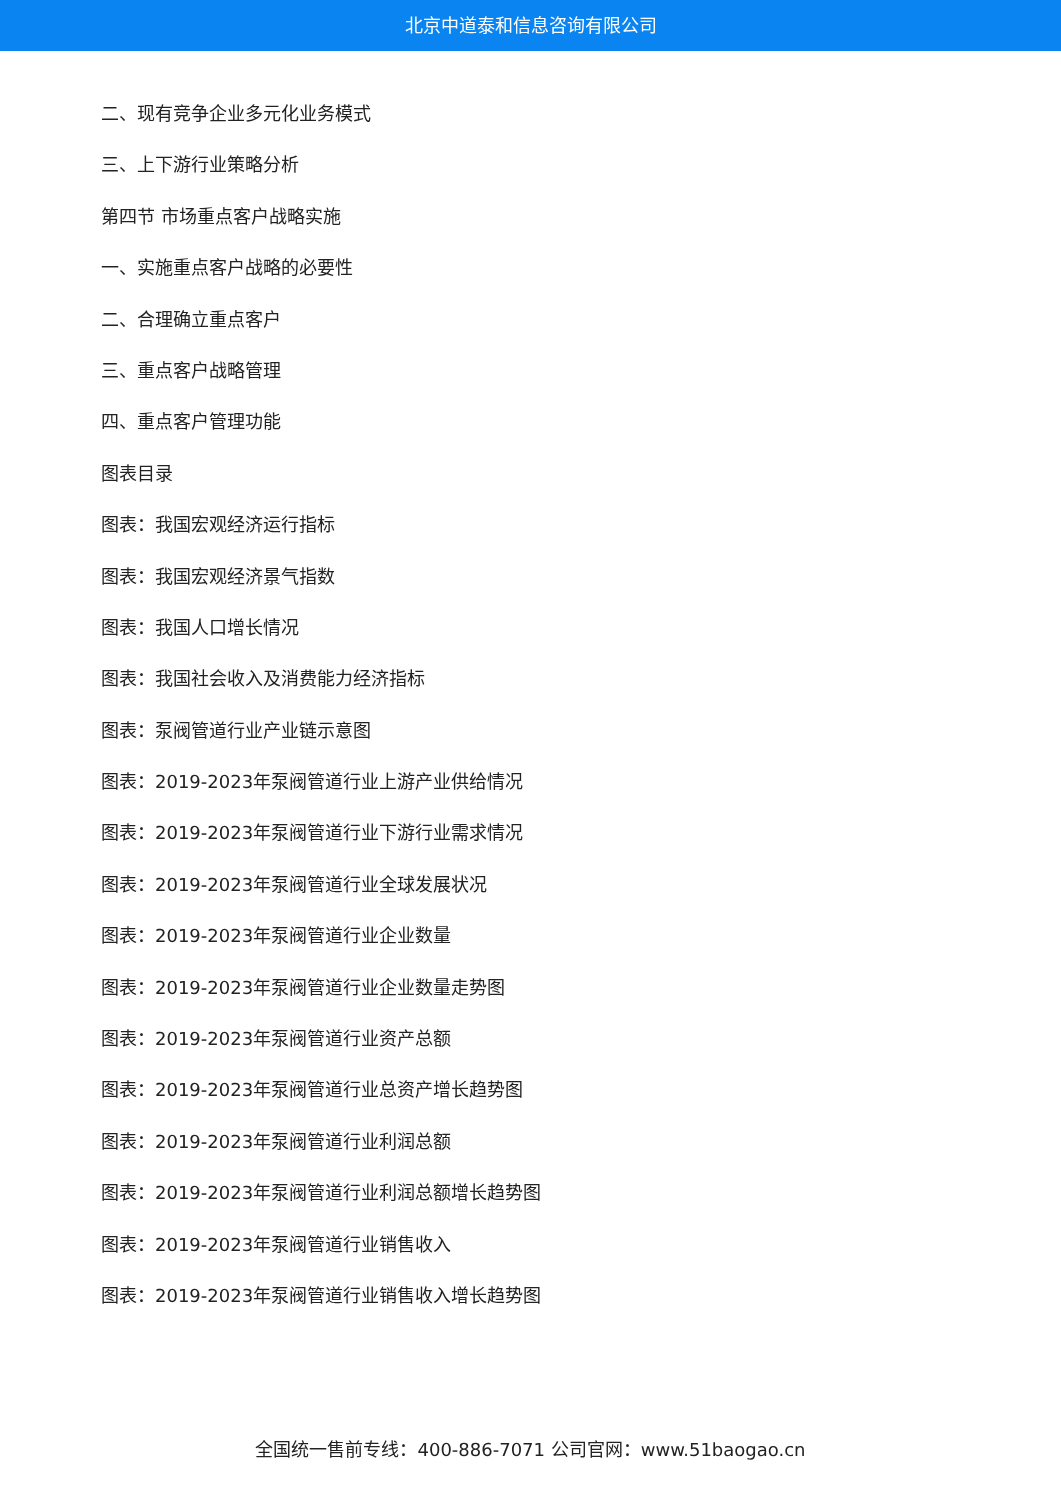北京中道泰和信息咨询有限公司
二、现有竞争企业多元化业务模式
三、上下游行业策略分析
第四节 市场重点客户战略实施
一、实施重点客户战略的必要性
二、合理确立重点客户
三、重点客户战略管理
四、重点客户管理功能
图表目录
图表：我国宏观经济运行指标
图表：我国宏观经济景气指数
图表：我国人口增长情况
图表：我国社会收入及消费能力经济指标
图表：泵阀管道行业产业链示意图
图表：2019-2023年泵阀管道行业上游产业供给情况
图表：2019-2023年泵阀管道行业下游行业需求情况
图表：2019-2023年泵阀管道行业全球发展状况
图表：2019-2023年泵阀管道行业企业数量
图表：2019-2023年泵阀管道行业企业数量走势图
图表：2019-2023年泵阀管道行业资产总额
图表：2019-2023年泵阀管道行业总资产增长趋势图
图表：2019-2023年泵阀管道行业利润总额
图表：2019-2023年泵阀管道行业利润总额增长趋势图
图表：2019-2023年泵阀管道行业销售收入
图表：2019-2023年泵阀管道行业销售收入增长趋势图
全国统一售前专线：400-886-7071 公司官网：www.51baogao.cn